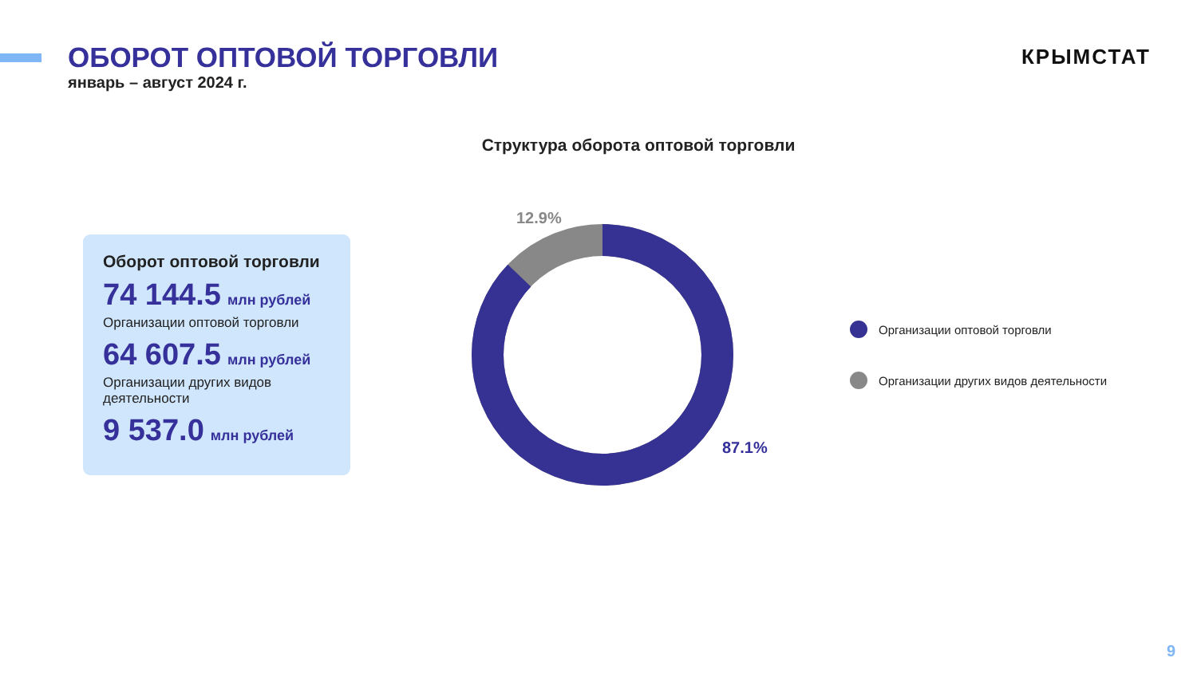ОБОРОТ ОПТОВОЙ ТОРГОВЛИ
январь – август 2024 г.
КРЫМСТАТ
Оборот оптовой торговли
74 144.5 млн рублей
Организации оптовой торговли
64 607.5 млн рублей
Организации других видов деятельности
9 537.0 млн рублей
Структура оборота оптовой торговли
12.9%
87.1%
Организации оптовой торговли
Организации других видов деятельности
9